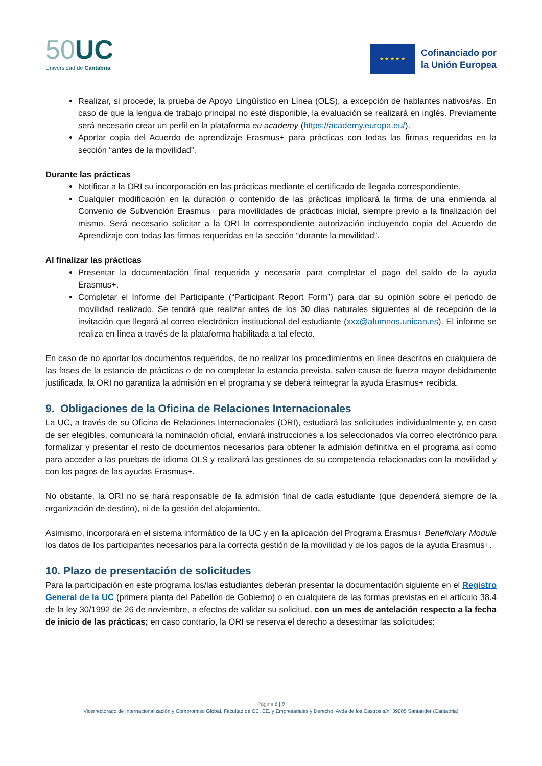50 UC
Universidad de Cantabria
★ ★ ★ ★ ★
Cofinanciado por
la Unión Europea
Realizar, si procede, la prueba de Apoyo Lingüístico en Línea (OLS), a excepción de hablantes nativos/as. En caso de que la lengua de trabajo principal no esté disponible, la evaluación se realizará en inglés. Previamente será necesario crear un perfil en la plataforma eu academy (https://academy.europa.eu/).
Aportar copia del Acuerdo de aprendizaje Erasmus+ para prácticas con todas las firmas requeridas en la sección “antes de la movilidad”.
Durante las prácticas
Notificar a la ORI su incorporación en las prácticas mediante el certificado de llegada correspondiente.
Cualquier modificación en la duración o contenido de las prácticas implicará la firma de una enmienda al Convenio de Subvención Erasmus+ para movilidades de prácticas inicial, siempre previo a la finalización del mismo. Será necesario solicitar a la ORI la correspondiente autorización incluyendo copia del Acuerdo de Aprendizaje con todas las firmas requeridas en la sección “durante la movilidad”.
Al finalizar las prácticas
Presentar la documentación final requerida y necesaria para completar el pago del saldo de la ayuda Erasmus+.
Completar el Informe del Participante (“Participant Report Form”) para dar su opinión sobre el periodo de movilidad realizado. Se tendrá que realizar antes de los 30 días naturales siguientes al de recepción de la invitación que llegará al correo electrónico institucional del estudiante (xxx@alumnos.unican.es). El informe se realiza en línea a través de la plataforma habilitada a tal efecto.
En caso de no aportar los documentos requeridos, de no realizar los procedimientos en línea descritos en cualquiera de las fases de la estancia de prácticas o de no completar la estancia prevista, salvo causa de fuerza mayor debidamente justificada, la ORI no garantiza la admisión en el programa y se deberá reintegrar la ayuda Erasmus+ recibida.
9. Obligaciones de la Oficina de Relaciones Internacionales
La UC, a través de su Oficina de Relaciones Internacionales (ORI), estudiará las solicitudes individualmente y, en caso de ser elegibles, comunicará la nominación oficial, enviará instrucciones a los seleccionados vía correo electrónico para formalizar y presentar el resto de documentos necesarios para obtener la admisión definitiva en el programa así como para acceder a las pruebas de idioma OLS y realizará las gestiones de su competencia relacionadas con la movilidad y con los pagos de las ayudas Erasmus+.
No obstante, la ORI no se hará responsable de la admisión final de cada estudiante (que dependerá siempre de la organización de destino), ni de la gestión del alojamiento.
Asimismo, incorporará en el sistema informático de la UC y en la aplicación del Programa Erasmus+ Beneficiary Module los datos de los participantes necesarios para la correcta gestión de la movilidad y de los pagos de la ayuda Erasmus+.
10. Plazo de presentación de solicitudes
Para la participación en este programa los/las estudiantes deberán presentar la documentación siguiente en el Registro General de la UC (primera planta del Pabellón de Gobierno) o en cualquiera de las formas previstas en el artículo 38.4 de la ley 30/1992 de 26 de noviembre, a efectos de validar su solicitud, con un mes de antelación respecto a la fecha de inicio de las prácticas; en caso contrario, la ORI se reserva el derecho a desestimar las solicitudes:
Página 6 | 8
Vicerrectorado de Internacionalización y Compromiso Global. Facultad de CC. EE. y Empresariales y Derecho. Avda de los Castros s/n. 39005 Santander (Cantabria)